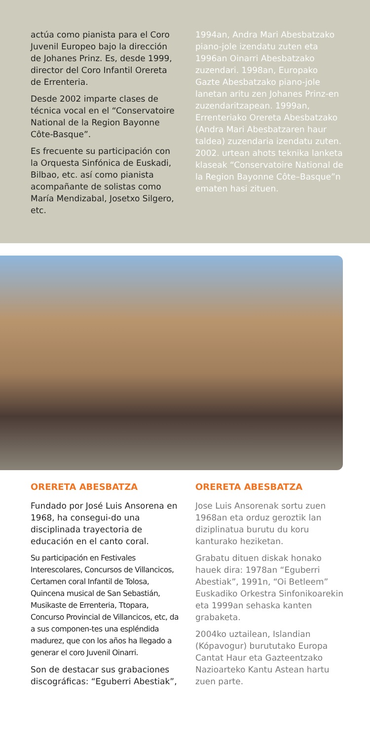actúa como pianista para el Coro Juvenil Europeo bajo la dirección de Johanes Prinz. Es, desde 1999, director del Coro Infantil Orereta de Errenteria.
Desde 2002 imparte clases de técnica vocal en el “Conservatoire National de la Region Bayonne Côte-Basque”.
Es frecuente su participación con la Orquesta Sinfónica de Euskadi, Bilbao, etc. así como pianista acompañante de solistas como María Mendizabal, Josetxo Silgero, etc.
1994an, Andra Mari Abesbatzako piano-jole izendatu zuten eta 1996an Oinarri Abesbatzako zuzendari. 1998an, Europako Gazte Abesbatzako piano-jole lanetan aritu zen Johanes Prinz-en zuzendaritzapean. 1999an, Errenteriako Orereta Abesbatzako (Andra Mari Abesbatzaren haur taldea) zuzendaria izendatu zuten. 2002. urtean ahots teknika lanketa klaseak “Conservatoire National de la Region Bayonne Côte–Basque”n ematen hasi zituen.
ORERETA ABESBATZA
Fundado por José Luis Ansorena en 1968, ha consegui-do una disciplinada trayectoria de educación en el canto coral.
Su participación en Festivales Interescolares, Concursos de Villancicos, Certamen coral Infantil de Tolosa, Quincena musical de San Sebastián, Musikaste de Errenteria, Ttopara, Concurso Provincial de Villancicos, etc, da a sus componen-tes una espléndida madurez, que con los años ha llegado a generar el coro Juvenil Oinarri.
Son de destacar sus grabaciones discográficas: “Eguberri Abestiak”,
ORERETA ABESBATZA
Jose Luis Ansorenak sortu zuen 1968an eta orduz geroztik lan diziplinatua burutu du koru kanturako heziketan.
Grabatu dituen diskak honako hauek dira: 1978an “Eguberri Abestiak”, 1991n, “Oi Betleem” Euskadiko Orkestra Sinfonikoarekin eta 1999an sehaska kanten grabaketa.
2004ko uztailean, Islandian (Kópavogur) burututako Europa Cantat Haur eta Gazteentzako Nazioarteko Kantu Astean hartu zuen parte.